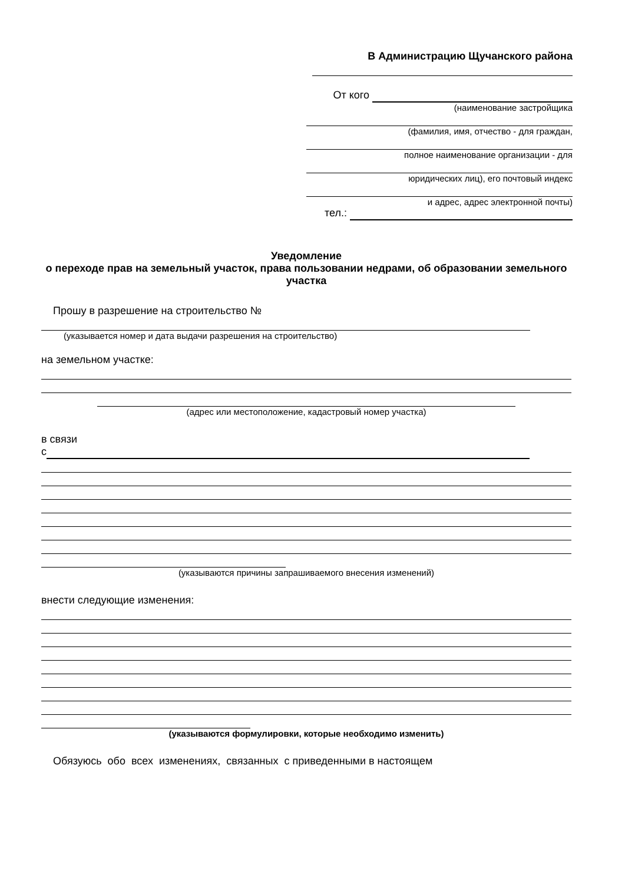В Администрацию Щучанского района
От кого
(наименование застройщика
(фамилия, имя, отчество - для граждан,
полное наименование организации - для
юридических лиц), его почтовый индекс
и адрес, адрес электронной почты)
тел.:
Уведомление
о переходе прав на земельный участок, права пользовании недрами, об образовании земельного участка
Прошу в разрешение на строительство №
(указывается номер и дата выдачи разрешения на строительство)
на земельном участке:
(адрес или местоположение, кадастровый номер участка)
в связи
с
(указываются причины запрашиваемого внесения изменений)
внести следующие изменения:
(указываются формулировки, которые необходимо изменить)
Обязуюсь обо всех изменениях, связанных с приведенными в настоящем